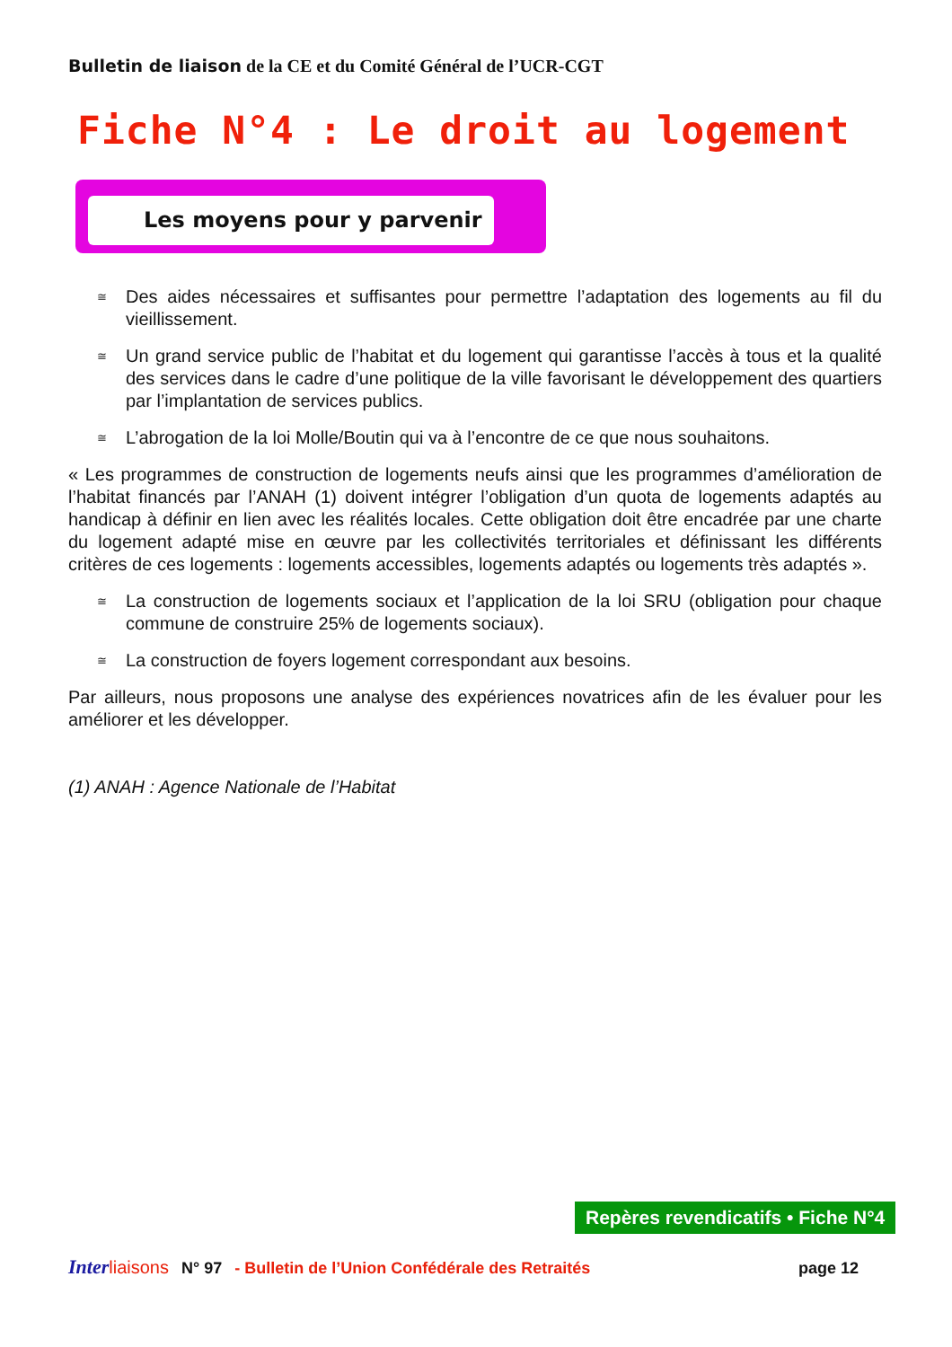Bulletin de liaison de la CE et du Comité Général de l’UCR-CGT
Fiche N°4 : Le droit au logement
Les moyens pour y parvenir
≅
Des aides nécessaires et suffisantes pour permettre l’adaptation des logements au fil du vieillissement.
≅
Un grand service public de l’habitat et du logement qui garantisse l’accès à tous et la qualité des services dans le cadre d’une politique de la ville favorisant le développement des quartiers par l’implantation de services publics.
≅
L’abrogation de la loi Molle/Boutin qui va à l’encontre de ce que nous souhaitons.
« Les programmes de construction de logements neufs ainsi que les programmes d’amélioration de l’habitat financés par l’ANAH (1) doivent intégrer l’obligation d’un quota de logements adaptés au handicap à définir en lien avec les réalités locales. Cette obligation doit être encadrée par une charte du logement adapté mise en œuvre par les collectivités territoriales et définissant les différents critères de ces logements : logements accessibles, logements adaptés ou logements très adaptés ».
≅
La construction de logements sociaux et l’application de la loi SRU (obligation pour chaque commune de construire 25% de logements sociaux).
≅
La construction de foyers logement correspondant aux besoins.
Par ailleurs, nous proposons une analyse des expériences novatrices afin de les évaluer pour les améliorer et les développer.
(1) ANAH : Agence Nationale de l’Habitat
Repères revendicatifs • Fiche N°4
Inter liaisons N° 97 - Bulletin de l’Union Confédérale des Retraités page 12